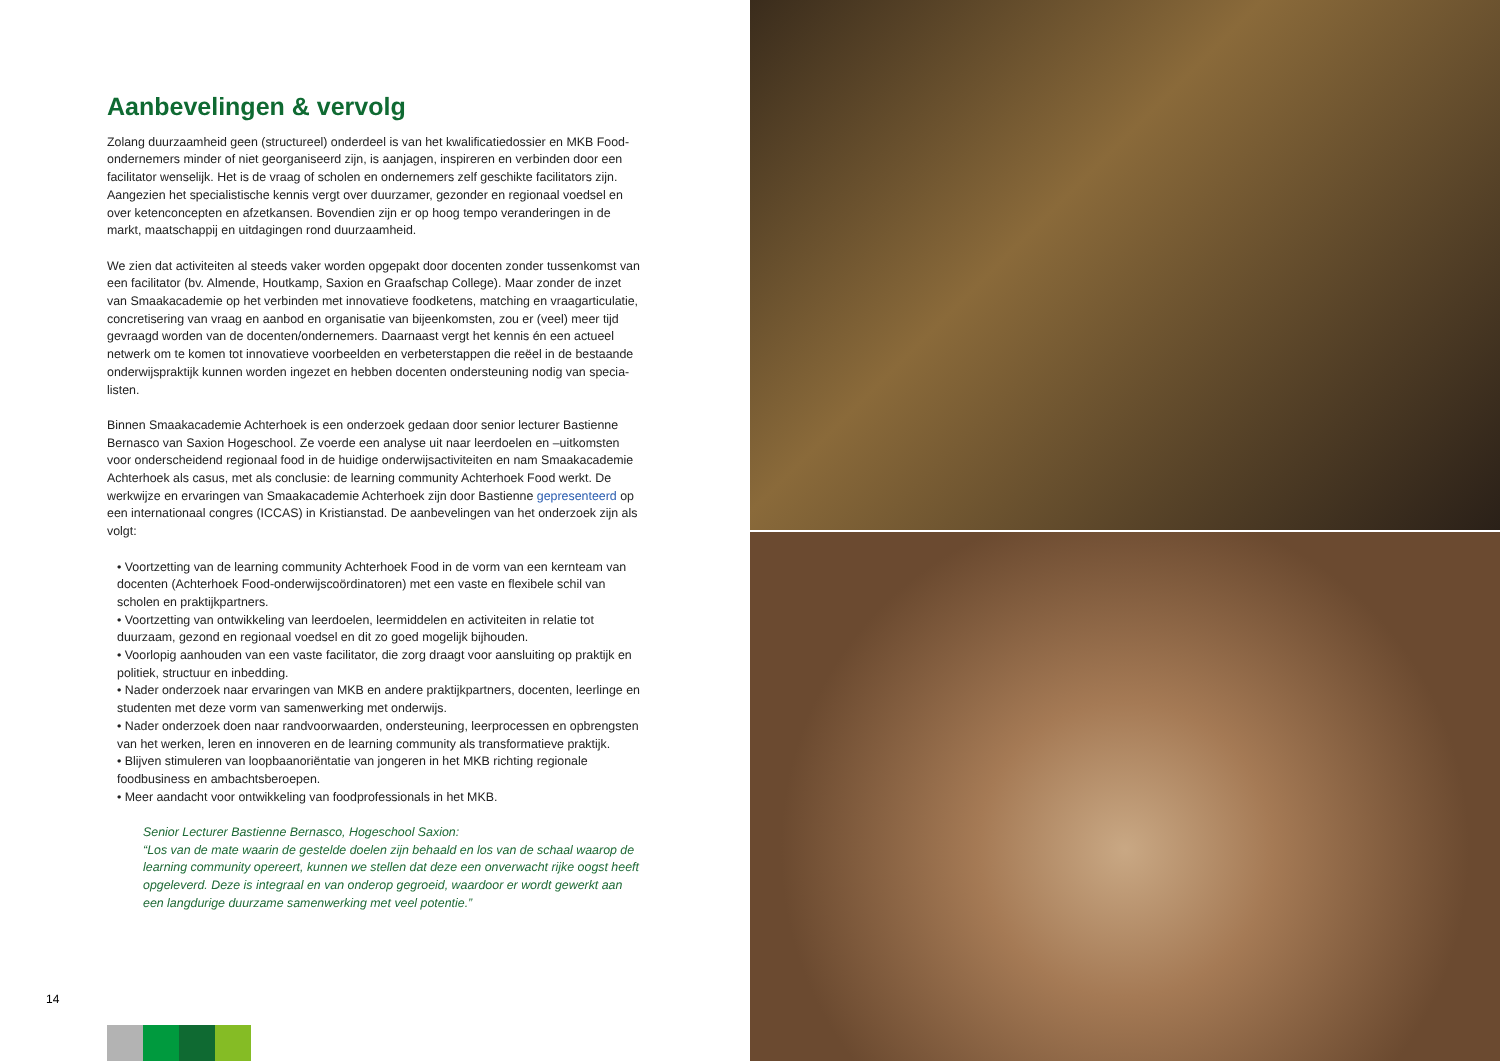Aanbevelingen & vervolg
Zolang duurzaamheid geen (structureel) onderdeel is van het kwalificatiedossier en MKB Food-ondernemers minder of niet georganiseerd zijn, is aanjagen, inspireren en verbinden door een facilitator wenselijk. Het is de vraag of scholen en ondernemers zelf geschikte facilitators zijn. Aangezien het specialistische kennis vergt over duurzamer, gezonder en regionaal voedsel en over ketenconcepten en afzetkansen. Bovendien zijn er op hoog tempo veranderingen in de markt, maatschappij en uitdagingen rond duurzaamheid.
We zien dat activiteiten al steeds vaker worden opgepakt door docenten zonder tussenkomst van een facilitator (bv. Almende, Houtkamp, Saxion en Graafschap College). Maar zonder de inzet van Smaakacademie op het verbinden met innovatieve foodketens, matching en vraagarticulatie, concretisering van vraag en aanbod en organisatie van bijeenkomsten, zou er (veel) meer tijd gevraagd worden van de docenten/ondernemers. Daarnaast vergt het kennis én een actueel netwerk om te komen tot innovatieve voorbeelden en verbeterstappen die reëel in de bestaande onderwijspraktijk kunnen worden ingezet en hebben docenten ondersteuning nodig van specia-listen.
Binnen Smaakacademie Achterhoek is een onderzoek gedaan door senior lecturer Bastienne Bernasco van Saxion Hogeschool. Ze voerde een analyse uit naar leerdoelen en –uitkomsten voor onderscheidend regionaal food in de huidige onderwijsactiviteiten en nam Smaakacademie Achterhoek als casus, met als conclusie: de learning community Achterhoek Food werkt. De werkwijze en ervaringen van Smaakacademie Achterhoek zijn door Bastienne gepresenteerd op een internationaal congres (ICCAS) in Kristianstad. De aanbevelingen van het onderzoek zijn als volgt:
• Voortzetting van de learning community Achterhoek Food in de vorm van een kernteam van docenten (Achterhoek Food-onderwijscoördinatoren) met een vaste en flexibele schil van scholen en praktijkpartners.
• Voortzetting van ontwikkeling van leerdoelen, leermiddelen en activiteiten in relatie tot duurzaam, gezond en regionaal voedsel en dit zo goed mogelijk bijhouden.
• Voorlopig aanhouden van een vaste facilitator, die zorg draagt voor aansluiting op praktijk en politiek, structuur en inbedding.
• Nader onderzoek naar ervaringen van MKB en andere praktijkpartners, docenten, leerlinge en studenten met deze vorm van samenwerking met onderwijs.
• Nader onderzoek doen naar randvoorwaarden, ondersteuning, leerprocessen en opbrengsten van het werken, leren en innoveren en de learning community als transformatieve praktijk.
• Blijven stimuleren van loopbaanoriëntatie van jongeren in het MKB richting regionale foodbusiness en ambachtsberoepen.
• Meer aandacht voor ontwikkeling van foodprofessionals in het MKB.
Senior Lecturer Bastienne Bernasco, Hogeschool Saxion:
“Los van de mate waarin de gestelde doelen zijn behaald en los van de schaal waarop de learning community opereert, kunnen we stellen dat deze een onverwacht rijke oogst heeft opgeleverd. Deze is integraal en van onderop gegroeid, waardoor er wordt gewerkt aan een langdurige duurzame samenwerking met veel potentie.”
14